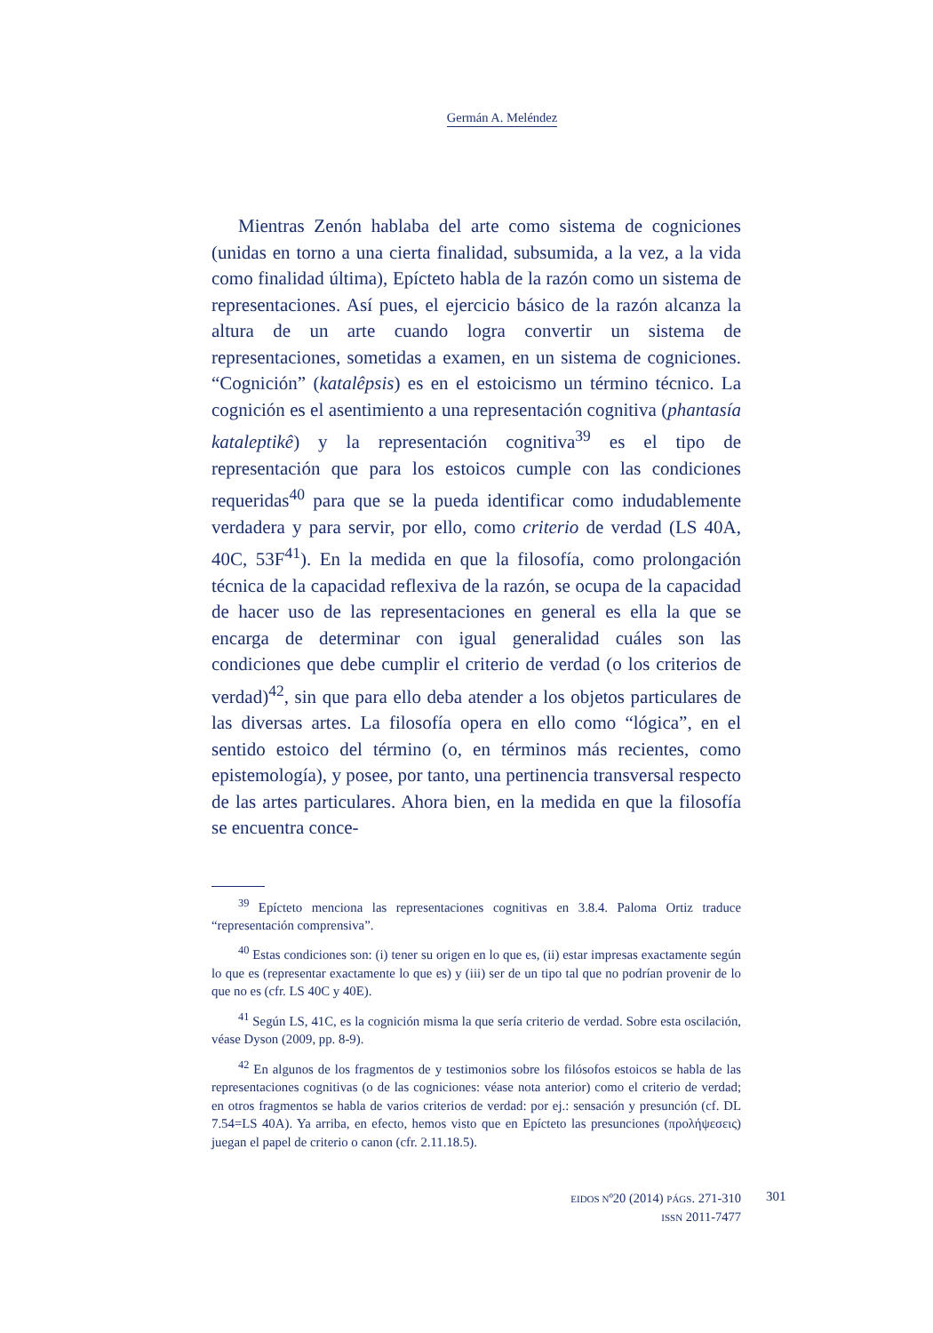Germán A. Meléndez
Mientras Zenón hablaba del arte como sistema de cogniciones (unidas en torno a una cierta finalidad, subsumida, a la vez, a la vida como finalidad última), Epícteto habla de la razón como un sistema de representaciones. Así pues, el ejercicio básico de la razón alcanza la altura de un arte cuando logra convertir un sistema de representaciones, sometidas a examen, en un sistema de cogniciones. “Cognición” (katalêpsis) es en el estoicismo un término técnico. La cognición es el asentimiento a una representación cognitiva (phantasía kataleptikê) y la representación cognitiva<sup>39</sup> es el tipo de representación que para los estoicos cumple con las condiciones requeridas<sup>40</sup> para que se la pueda identificar como indudablemente verdadera y para servir, por ello, como criterio de verdad (LS 40A, 40C, 53F<sup>41</sup>). En la medida en que la filosofía, como prolongación técnica de la capacidad reflexiva de la razón, se ocupa de la capacidad de hacer uso de las representaciones en general es ella la que se encarga de determinar con igual generalidad cuáles son las condiciones que debe cumplir el criterio de verdad (o los criterios de verdad)<sup>42</sup>, sin que para ello deba atender a los objetos particulares de las diversas artes. La filosofía opera en ello como “lógica”, en el sentido estoico del término (o, en términos más recientes, como epistemología), y posee, por tanto, una pertinencia transversal respecto de las artes particulares. Ahora bien, en la medida en que la filosofía se encuentra conce-
<sup>39</sup> Epícteto menciona las representaciones cognitivas en 3.8.4. Paloma Ortiz traduce “representación comprensiva”.
<sup>40</sup> Estas condiciones son: (i) tener su origen en lo que es, (ii) estar impresas exactamente según lo que es (representar exactamente lo que es) y (iii) ser de un tipo tal que no podrían provenir de lo que no es (cfr. LS 40C y 40E).
<sup>41</sup> Según LS, 41C, es la cognición misma la que sería criterio de verdad. Sobre esta oscilación, véase Dyson (2009, pp. 8-9).
<sup>42</sup> En algunos de los fragmentos de y testimonios sobre los filósofos estoicos se habla de las representaciones cognitivas (o de las cogniciones: véase nota anterior) como el criterio de verdad; en otros fragmentos se habla de varios criterios de verdad: por ej.: sensación y presunción (cf. DL 7.54=LS 40A). Ya arriba, en efecto, hemos visto que en Epícteto las presunciones (προλήψεσεις) juegan el papel de criterio o canon (cfr. 2.11.18.5).
EIDOS Nº20 (2014) PÁGS. 271-310
ISSN 2011-7477
301